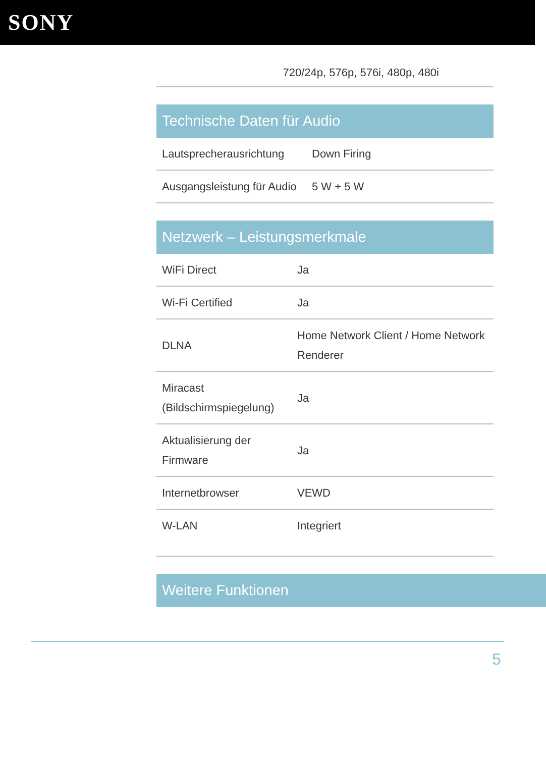SONY
720/24p, 576p, 576i, 480p, 480i
Technische Daten für Audio
| Lautsprecherausrichtung | Down Firing |
| Ausgangsleistung für Audio | 5 W + 5 W |
Netzwerk – Leistungsmerkmale
| WiFi Direct | Ja |
| Wi-Fi Certified | Ja |
| DLNA | Home Network Client / Home Network Renderer |
| Miracast (Bildschirmspiegelung) | Ja |
| Aktualisierung der Firmware | Ja |
| Internetbrowser | VEWD |
| W-LAN | Integriert |
Weitere Funktionen
5